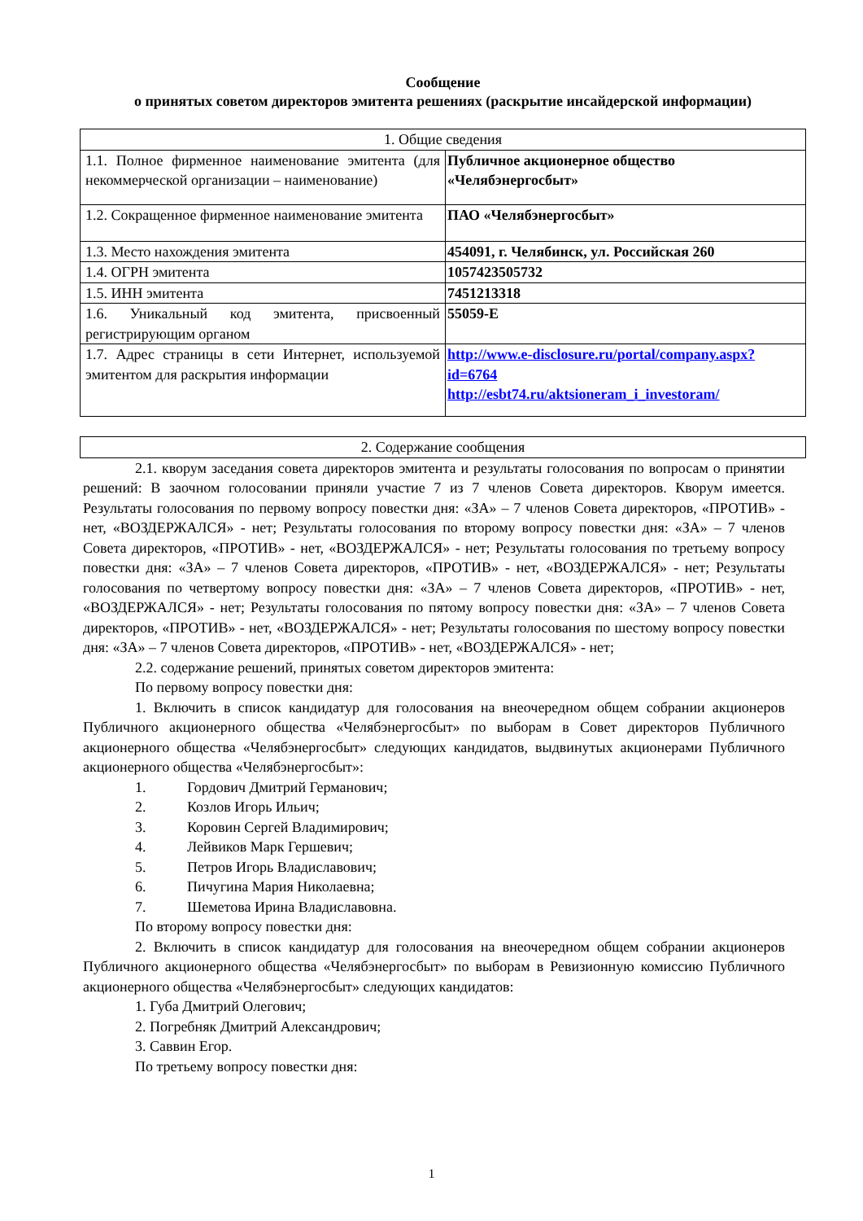Сообщение
о принятых советом директоров эмитента решениях (раскрытие инсайдерской информации)
| 1. Общие сведения | |
| --- | --- |
| 1.1. Полное фирменное наименование эмитента (для некоммерческой организации – наименование) | Публичное акционерное общество «Челябэнергосбыт» |
| 1.2. Сокращенное фирменное наименование эмитента | ПАО «Челябэнергосбыт» |
| 1.3. Место нахождения эмитента | 454091, г. Челябинск, ул. Российская 260 |
| 1.4. ОГРН эмитента | 1057423505732 |
| 1.5. ИНН эмитента | 7451213318 |
| 1.6. Уникальный код эмитента, присвоенный регистрирующим органом | 55059-E |
| 1.7. Адрес страницы в сети Интернет, используемой эмитентом для раскрытия информации | http://www.e-disclosure.ru/portal/company.aspx?id=6764 http://esbt74.ru/aktsioneram_i_investoram/ |
| 2. Содержание сообщения |
| --- |
2.1. кворум заседания совета директоров эмитента и результаты голосования по вопросам о принятии решений: В заочном голосовании приняли участие 7 из 7 членов Совета директоров. Кворум имеется. Результаты голосования по первому вопросу повестки дня: «ЗА» – 7 членов Совета директоров, «ПРОТИВ» - нет, «ВОЗДЕРЖАЛСЯ» - нет; Результаты голосования по второму вопросу повестки дня: «ЗА» – 7 членов Совета директоров, «ПРОТИВ» - нет, «ВОЗДЕРЖАЛСЯ» - нет; Результаты голосования по третьему вопросу повестки дня: «ЗА» – 7 членов Совета директоров, «ПРОТИВ» - нет, «ВОЗДЕРЖАЛСЯ» - нет; Результаты голосования по четвертому вопросу повестки дня: «ЗА» – 7 членов Совета директоров, «ПРОТИВ» - нет, «ВОЗДЕРЖАЛСЯ» - нет; Результаты голосования по пятому вопросу повестки дня: «ЗА» – 7 членов Совета директоров, «ПРОТИВ» - нет, «ВОЗДЕРЖАЛСЯ» - нет; Результаты голосования по шестому вопросу повестки дня: «ЗА» – 7 членов Совета директоров, «ПРОТИВ» - нет, «ВОЗДЕРЖАЛСЯ» - нет;
2.2. содержание решений, принятых советом директоров эмитента:
По первому вопросу повестки дня:
1. Включить в список кандидатур для голосования на внеочередном общем собрании акционеров Публичного акционерного общества «Челябэнергосбыт» по выборам в Совет директоров Публичного акционерного общества «Челябэнергосбыт» следующих кандидатов, выдвинутых акционерами Публичного акционерного общества «Челябэнергосбыт»:
1. Гордович Дмитрий Германович;
2. Козлов Игорь Ильич;
3. Коровин Сергей Владимирович;
4. Лейвиков Марк Гершевич;
5. Петров Игорь Владиславович;
6. Пичугина Мария Николаевна;
7. Шеметова Ирина Владиславовна.
По второму вопросу повестки дня:
2. Включить в список кандидатур для голосования на внеочередном общем собрании акционеров Публичного акционерного общества «Челябэнергосбыт» по выборам в Ревизионную комиссию Публичного акционерного общества «Челябэнергосбыт» следующих кандидатов:
1. Губа Дмитрий Олегович;
2. Погребняк Дмитрий Александрович;
3. Саввин Егор.
По третьему вопросу повестки дня:
1